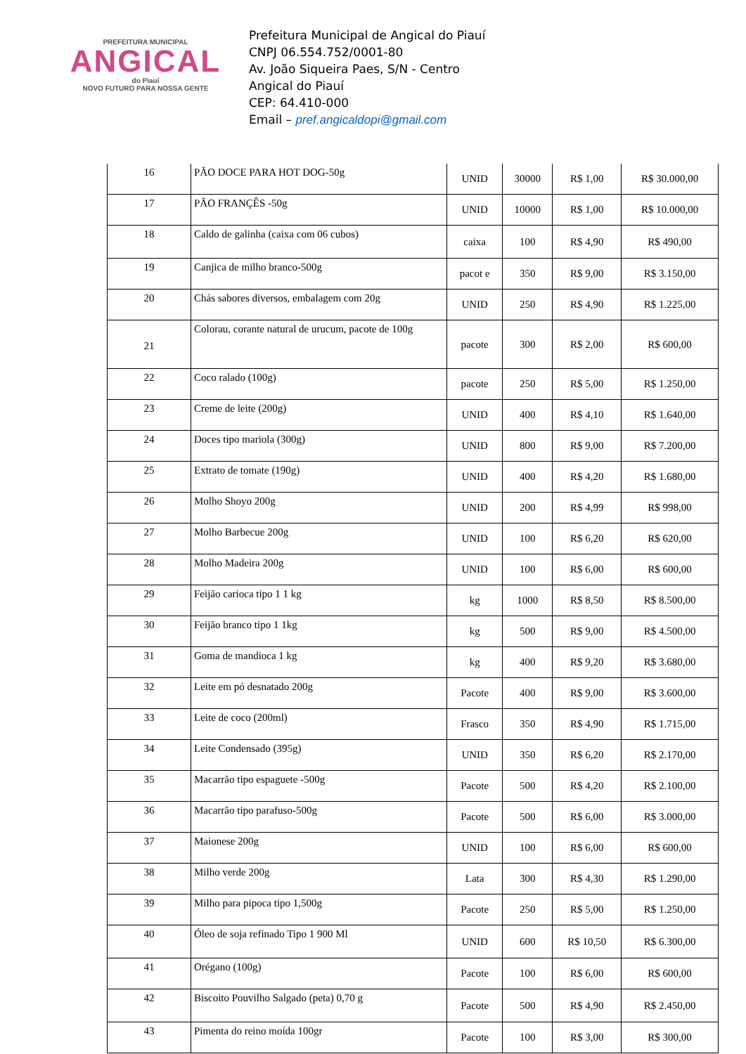PREFEITURA MUNICIPAL
ANGICAL
do Piauí
NOVO FUTURO PARA NOSSA GENTE
Prefeitura Municipal de Angical do Piauí
CNPJ 06.554.752/0001-80
Av. João Siqueira Paes, S/N - Centro
Angical do Piauí
CEP: 64.410-000
Email – pref.angicaldopi@gmail.com
| 16 | PÃO DOCE PARA HOT DOG-50g | UNID | 30000 | R$ 1,00 | R$ 30.000,00 |
| 17 | PÃO FRANÇÊS -50g | UNID | 10000 | R$ 1,00 | R$ 10.000,00 |
| 18 | Caldo de galinha (caixa com 06 cubos) | caixa | 100 | R$ 4,90 | R$ 490,00 |
| 19 | Canjica de milho branco-500g | pacot e | 350 | R$ 9,00 | R$ 3.150,00 |
| 20 | Chás sabores diversos, embalagem com 20g | UNID | 250 | R$ 4,90 | R$ 1.225,00 |
| 21 | Colorau, corante natural de urucum, pacote de 100g | pacote | 300 | R$ 2,00 | R$ 600,00 |
| 22 | Coco ralado (100g) | pacote | 250 | R$ 5,00 | R$ 1.250,00 |
| 23 | Creme de leite (200g) | UNID | 400 | R$ 4,10 | R$ 1.640,00 |
| 24 | Doces tipo mariola (300g) | UNID | 800 | R$ 9,00 | R$ 7.200,00 |
| 25 | Extrato de tomate (190g) | UNID | 400 | R$ 4,20 | R$ 1.680,00 |
| 26 | Molho Shoyo 200g | UNID | 200 | R$ 4,99 | R$ 998,00 |
| 27 | Molho Barbecue 200g | UNID | 100 | R$ 6,20 | R$ 620,00 |
| 28 | Molho Madeira 200g | UNID | 100 | R$ 6,00 | R$ 600,00 |
| 29 | Feijão carioca tipo 1 1 kg | kg | 1000 | R$ 8,50 | R$ 8.500,00 |
| 30 | Feijão branco tipo 1 1kg | kg | 500 | R$ 9,00 | R$ 4.500,00 |
| 31 | Goma de mandioca 1 kg | kg | 400 | R$ 9,20 | R$ 3.680,00 |
| 32 | Leite em pó desnatado 200g | Pacote | 400 | R$ 9,00 | R$ 3.600,00 |
| 33 | Leite de coco (200ml) | Frasco | 350 | R$ 4,90 | R$ 1.715,00 |
| 34 | Leite Condensado (395g) | UNID | 350 | R$ 6,20 | R$ 2.170,00 |
| 35 | Macarrão tipo espaguete -500g | Pacote | 500 | R$ 4,20 | R$ 2.100,00 |
| 36 | Macarrão tipo parafuso-500g | Pacote | 500 | R$ 6,00 | R$ 3.000,00 |
| 37 | Maionese 200g | UNID | 100 | R$ 6,00 | R$ 600,00 |
| 38 | Milho verde 200g | Lata | 300 | R$ 4,30 | R$ 1.290,00 |
| 39 | Milho para pipoca tipo 1,500g | Pacote | 250 | R$ 5,00 | R$ 1.250,00 |
| 40 | Óleo de soja refinado Tipo 1 900 Ml | UNID | 600 | R$ 10,50 | R$ 6.300,00 |
| 41 | Orégano (100g) | Pacote | 100 | R$ 6,00 | R$ 600,00 |
| 42 | Biscoito Pouvilho Salgado (peta) 0,70 g | Pacote | 500 | R$ 4,90 | R$ 2.450,00 |
| 43 | Pimenta do reino moída 100gr | Pacote | 100 | R$ 3,00 | R$ 300,00 |